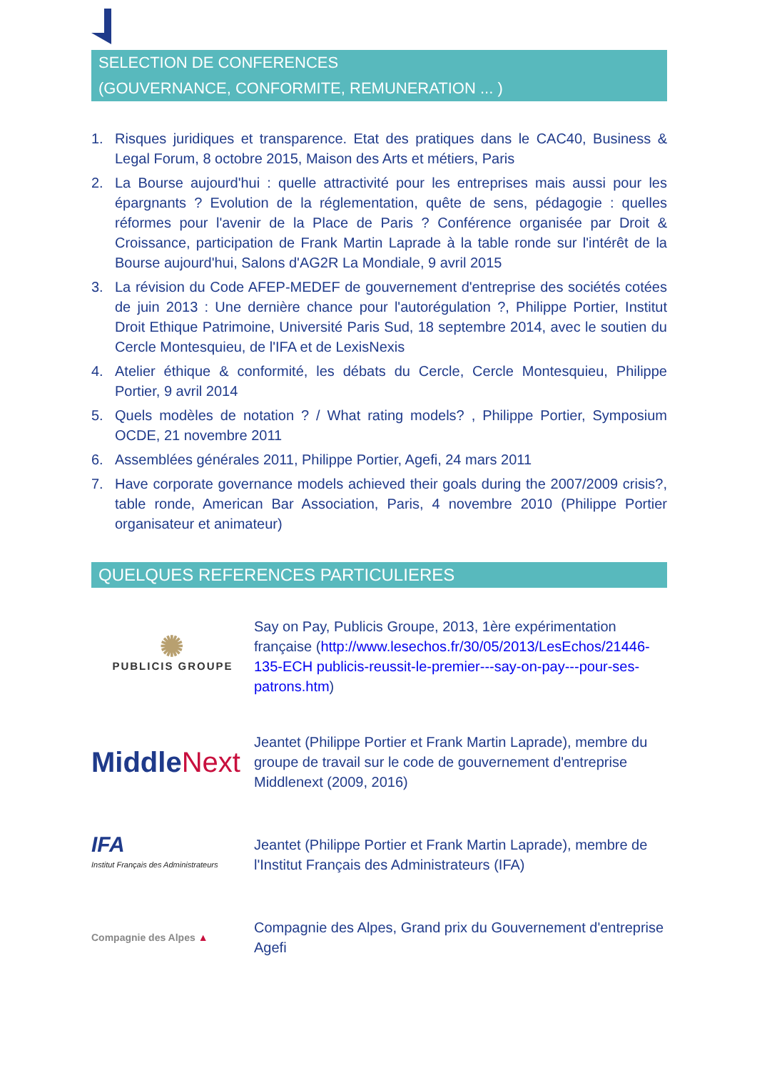SELECTION DE CONFERENCES
(GOUVERNANCE, CONFORMITE, REMUNERATION ... )
1. Risques juridiques et transparence. Etat des pratiques dans le CAC40, Business & Legal Forum, 8 octobre 2015, Maison des Arts et métiers, Paris
2. La Bourse aujourd'hui : quelle attractivité pour les entreprises mais aussi pour les épargnants ? Evolution de la réglementation, quête de sens, pédagogie : quelles réformes pour l'avenir de la Place de Paris ? Conférence organisée par Droit & Croissance, participation de Frank Martin Laprade à la table ronde sur l'intérêt de la Bourse aujourd'hui, Salons d'AG2R La Mondiale, 9 avril 2015
3. La révision du Code AFEP-MEDEF de gouvernement d'entreprise des sociétés cotées de juin 2013 : Une dernière chance pour l'autorégulation ?, Philippe Portier, Institut Droit Ethique Patrimoine, Université Paris Sud, 18 septembre 2014, avec le soutien du Cercle Montesquieu, de l'IFA et de LexisNexis
4. Atelier éthique & conformité, les débats du Cercle, Cercle Montesquieu, Philippe Portier, 9 avril 2014
5. Quels modèles de notation ? / What rating models? , Philippe Portier, Symposium OCDE, 21 novembre 2011
6. Assemblées générales 2011, Philippe Portier, Agefi, 24 mars 2011
7. Have corporate governance models achieved their goals during the 2007/2009 crisis?, table ronde, American Bar Association, Paris, 4 novembre 2010 (Philippe Portier organisateur et animateur)
QUELQUES REFERENCES PARTICULIERES
✺
PUBLICIS GROUPE
Say on Pay, Publicis Groupe, 2013, 1ère expérimentation française (http://www.lesechos.fr/30/05/2013/LesEchos/21446-135-ECH publicis-reussit-le-premier---say-on-pay---pour-ses-patrons.htm)
MiddleNext
Jeantet (Philippe Portier et Frank Martin Laprade), membre du groupe de travail sur le code de gouvernement d'entreprise Middlenext (2009, 2016)
IFA
Institut Français des Administrateurs
Jeantet (Philippe Portier et Frank Martin Laprade), membre de l'Institut Français des Administrateurs (IFA)
Compagnie des Alpes ▲
Compagnie des Alpes, Grand prix du Gouvernement d'entreprise Agefi